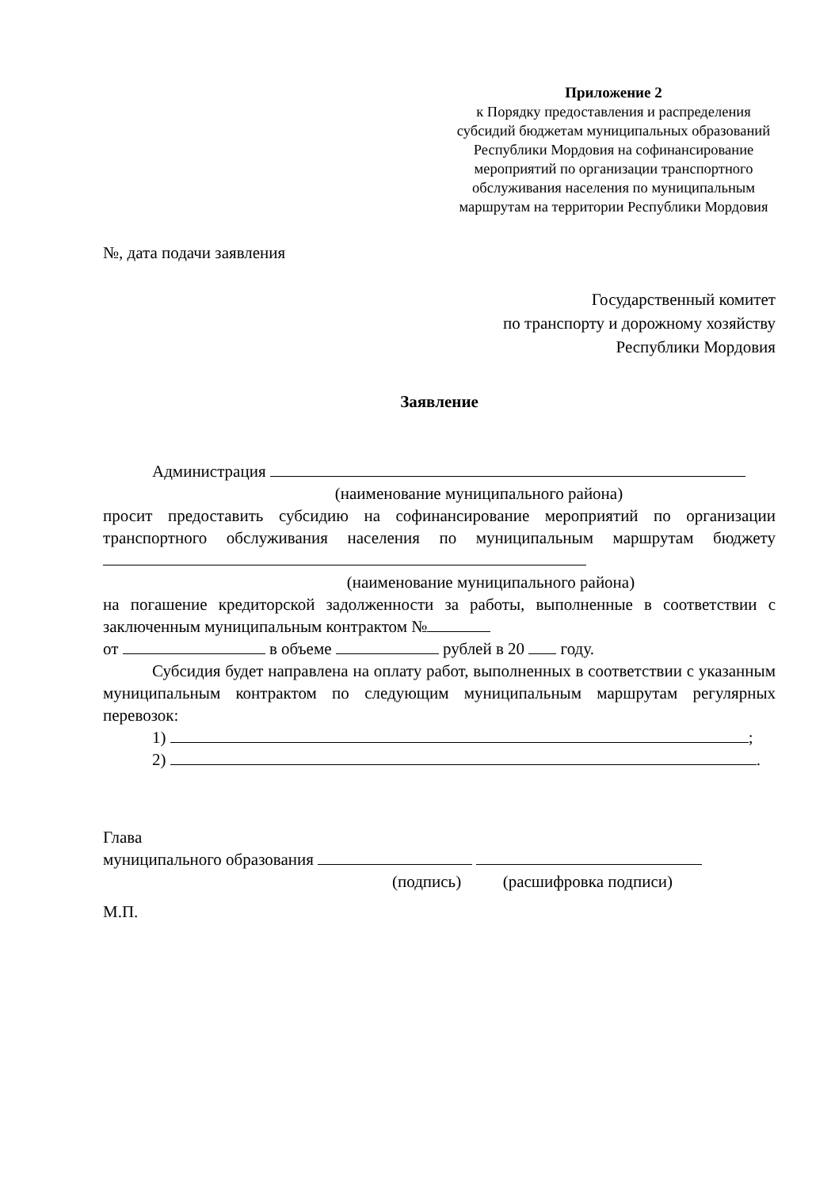Приложение 2
к Порядку предоставления и распределения субсидий бюджетам муниципальных образований Республики Мордовия на софинансирование мероприятий по организации транспортного обслуживания населения по муниципальным маршрутам на территории Республики Мордовия
№, дата подачи заявления
Государственный комитет
по транспорту и дорожному хозяйству
Республики Мордовия
Заявление
Администрация
(наименование муниципального района)
просит предоставить субсидию на софинансирование мероприятий по организации транспортного обслуживания населения по муниципальным маршрутам бюджету
(наименование муниципального района)
на погашение кредиторской задолженности за работы, выполненные в соответствии с заключенным муниципальным контрактом №
от в объеме рублей в 20 году.
Субсидия будет направлена на оплату работ, выполненных в соответствии с указанным муниципальным контрактом по следующим муниципальным маршрутам регулярных перевозок:
1) ;
2) .
Глава
муниципального образования
(подпись) (расшифровка подписи)
М.П.